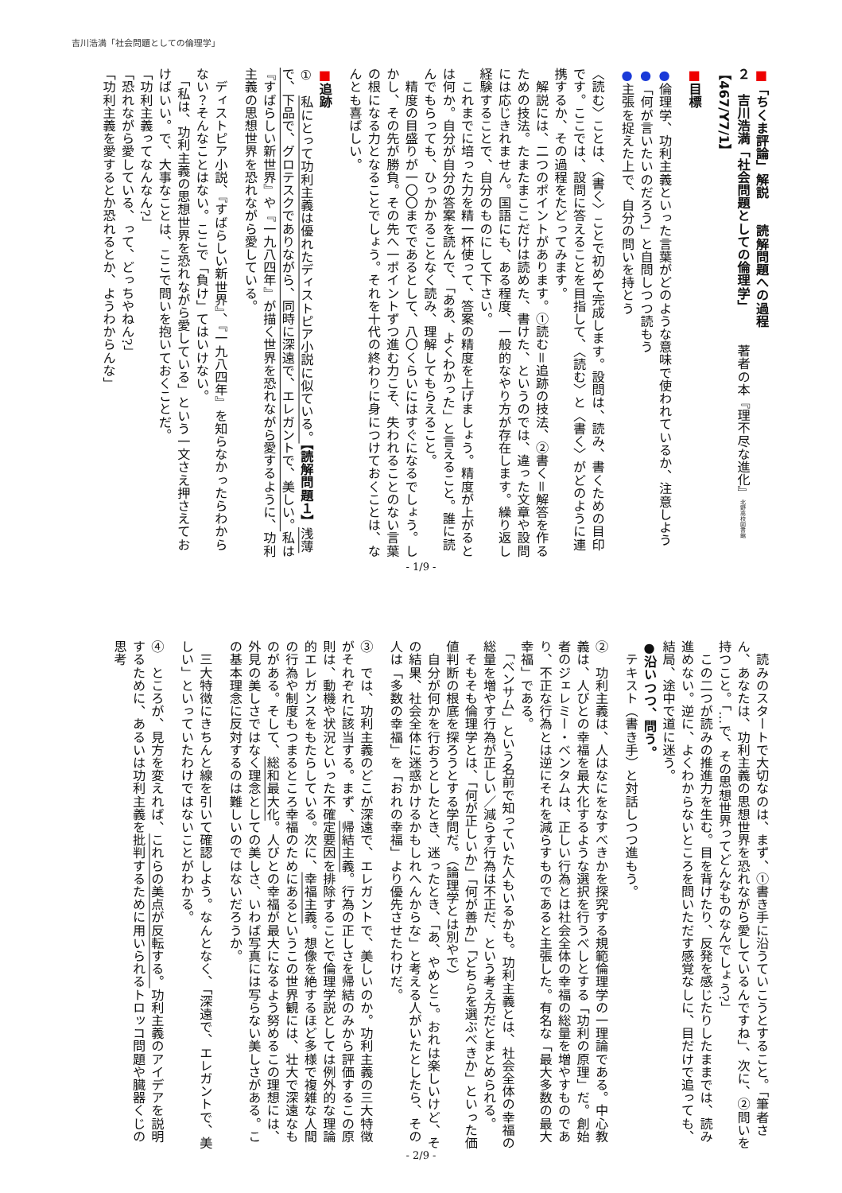吉川浩満「社会問題としての倫理学」
■「ちくま評論」解説　　読解問題への過程
２　吉川浩満「社会問題としての倫理学」　　　著者の本『理不尽な進化』北野高校図書館【467/Y7/1】
■目標
●倫理学、功利主義といった言葉がどのような意味で使われているか、注意しよう
●「何が言いたいのだろう」と自問しつつ読もう
●主張を捉えた上で、自分の問いを持とう
〈読む〉ことは、〈書く〉ことで初めて完成します。設問は、読み、書くための目印です。ここでは、設問に答えることを目指して、〈読む〉と〈書く〉がどのように連携するか、その過程をたどってみます。
　解説には、二つのポイントがあります。①読む＝追跡の技法、②書く＝解答を作るための技法。たまたまここだけは読めた、書けた、というのでは、違った文章や設問には応じきれません。国語にも、ある程度、一般的なやり方が存在します。繰り返し経験することで、自分のものにして下さい。
　これまでに培った力を精一杯使って、答案の精度を上げましょう。精度が上がるとは何か。自分が自分の答案を読んで、「ああ、よくわかった」と言えること。誰に読んでもらっても、ひっかかることなく読み、理解してもらえること。
　精度の目盛りが一〇〇までであるとして、八〇くらいにはすぐになるでしょう。しかし、その先が勝負。その先へ一ポイントずつ進む力こそ、失われることのない言葉の根になる力となることでしょう。それを十代の終わりに身につけておくことは、なんとも喜ばしい。
■追跡
①　私にとって功利主義は優れたディストピア小説に似ている。【読解問題１】浅薄で、下品で、グロテスクでありながら、同時に深遠で、エレガントで、美しい。私は『すばらしい新世界』や『一九八四年』が描く世界を恐れながら愛するように、功利主義の思想世界を恐れながら愛している。
　ディストピア小説、『すばらしい新世界』、『一九八四年』を知らなかったらわからない？そんなことはない。ここで「負け」てはいけない。
　「私は、功利主義の思想世界を恐れながら愛している」という一文さえ押さえておけばいい。で、大事なことは、ここで問いを抱いておくことだ。
「功利主義ってなんなん?」
「恐れながら愛している、って、どっちやねん?」
「功利主義を愛するとか恐れるとか、ようわからんな」
- 1/9 -
　読みのスタートで大切なのは、まず、①書き手に沿うていこうとすること。「筆者さん、あなたは、功利主義の思想世界を恐れながら愛しているんですね」、次に、②問いを持つこと。「…で、その思想世界ってどんなものなんでしょう?」
　この二つが読みの推進力を生む。目を背けたり、反発を感じたりしたままでは、読み進めない。逆に、よくわからないところを問いただす感覚なしに、目だけで追っても、結局、途中で道に迷う。
●沿いつつ、問う。
　テキスト（書き手）と対話しつつ進もう。
②　功利主義は、人はなにをなすべきかを探究する規範倫理学の一理論である。中心教義は、人びとの幸福を最大化するような選択を行うべしとする「功利の原理」だ。創始者のジェレミー・ベンタムは、正しい行為とは社会全体の幸福の総量を増やすものであり、不正な行為とは逆にそれを減らすものであると主張した。有名な「最大多数の最大幸福」である。
　「ベンサム」という名前で知っていた人もいるかも。功利主義とは、社会全体の幸福の総量を増やす行為が正しい／減らす行為は不正だ、という考え方だとまとめられる。
　そもそも倫理学とは、「何が正しいか」「何が善か」「どちらを選ぶべきか」といった価値判断の根底を探ろうとする学問だ。（論理学とは別やで）
　自分が何かを行おうとしたとき、迷ったとき、「あ、やめとこ。おれは楽しいけど、その結果、社会全体に迷惑かけるかもしれへんからな」と考える人がいたとしたら、その人は「多数の幸福」を「おれの幸福」より優先させたわけだ。
③　では、功利主義のどこが深遠で、エレガントで、美しいのか。功利主義の三大特徴がそれぞれに該当する。まず、帰結主義。行為の正しさを帰結のみから評価するこの原則は、動機や状況といった不確定要因を排除することで倫理学説としては例外的な理論的エレガンスをもたらしている。次に、幸福主義。想像を絶するほど多様で複雑な人間の行為や制度もつまるところ幸福のためにあるというこの世界観には、壮大で深遠なものがある。そして、総和最大化。人びとの幸福が最大になるよう努めるこの理想には、外見の美しさではなく理念としての美しさ、いわば写真には写らない美しさがある。この基本理念に反対するのは難しいのではないだろうか。
　三大特徴にきちんと線を引いて確認しよう。なんとなく、「深遠で、エレガントで、美しい」といっていたわけではないことがわかる。
④　ところが、見方を変えれば、これらの美点が反転する。功利主義のアイデアを説明するために、あるいは功利主義を批判するために用いられるトロッコ問題や臓器くじの思考
- 2/9 -